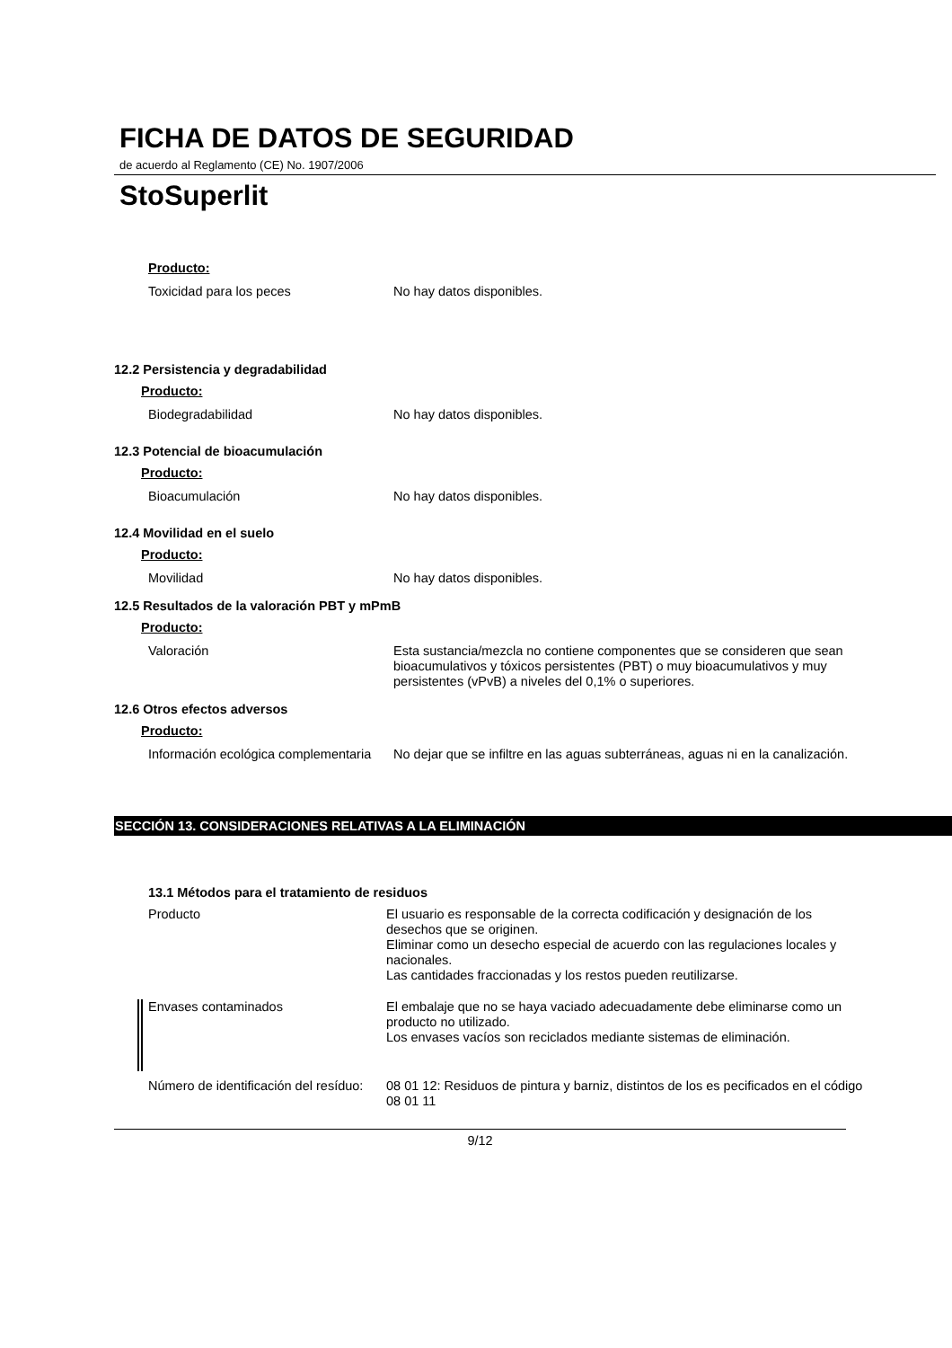FICHA DE DATOS DE SEGURIDAD
de acuerdo al Reglamento (CE) No. 1907/2006
StoSuperlit
Producto:
Toxicidad para los peces
No hay datos disponibles.
12.2 Persistencia y degradabilidad
Producto:
Biodegradabilidad
No hay datos disponibles.
12.3 Potencial de bioacumulación
Producto:
Bioacumulación
No hay datos disponibles.
12.4 Movilidad en el suelo
Producto:
Movilidad
No hay datos disponibles.
12.5 Resultados de la valoración PBT y mPmB
Producto:
Valoración
Esta sustancia/mezcla no contiene componentes que se consideren que sean bioacumulativos y tóxicos persistentes (PBT) o muy bioacumulativos y muy persistentes (vPvB) a niveles del 0,1% o superiores.
12.6 Otros efectos adversos
Producto:
Información ecológica complementaria
No dejar que se infiltre en las aguas subterráneas, aguas ni en la canalización.
SECCIÓN 13. CONSIDERACIONES RELATIVAS A LA ELIMINACIÓN
13.1 Métodos para el tratamiento de residuos
Producto
El usuario es responsable de la correcta codificación y designación de los desechos que se originen.
Eliminar como un desecho especial de acuerdo con las regulaciones locales y nacionales.
Las cantidades fraccionadas y los restos pueden reutilizarse.
Envases contaminados
El embalaje que no se haya vaciado adecuadamente debe eliminarse como un producto no utilizado.
Los envases vacíos son reciclados mediante sistemas de eliminación.
Número de identificación del resíduo:
08 01 12: Residuos de pintura y barniz, distintos de los es pecificados en el código 08 01 11
9/12